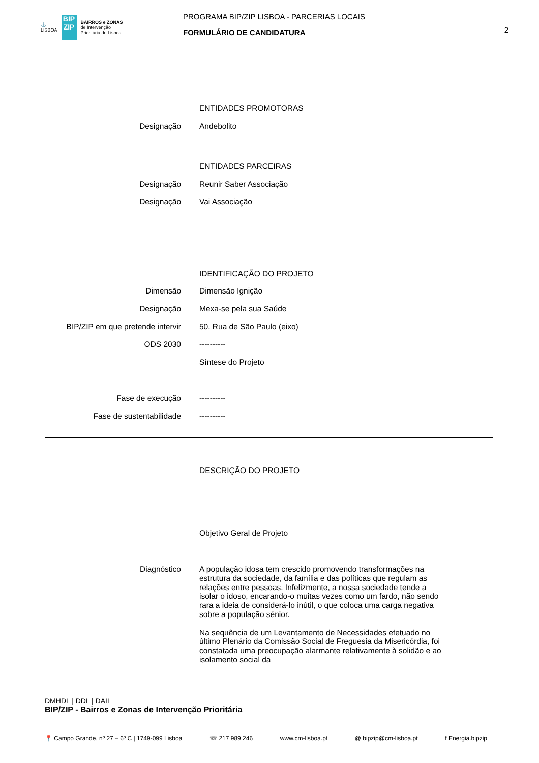⚓
LISBOA
BIP
ZIP
BAIRROS e ZONAS
de Intervenção
Prioritária de Lisboa
PROGRAMA BIP/ZIP LISBOA - PARCERIAS LOCAIS
FORMULÁRIO DE CANDIDATURA
2
ENTIDADES PROMOTORAS
Designação
Andebolito
ENTIDADES PARCEIRAS
Designação
Reunir Saber Associação
Designação
Vai Associação
IDENTIFICAÇÃO DO PROJETO
Dimensão
Dimensão Ignição
Designação
Mexa-se pela sua Saúde
BIP/ZIP em que pretende intervir
50. Rua de São Paulo (eixo)
ODS 2030
----------
Síntese do Projeto
Fase de execução
----------
Fase de sustentabilidade
----------
DESCRIÇÃO DO PROJETO
Objetivo Geral de Projeto
Diagnóstico
A população idosa tem crescido promovendo transformações na estrutura da sociedade, da família e das políticas que regulam as relações entre pessoas. Infelizmente, a nossa sociedade tende a isolar o idoso, encarando-o muitas vezes como um fardo, não sendo rara a ideia de considerá-lo inútil, o que coloca uma carga negativa sobre a população sénior.
Na sequência de um Levantamento de Necessidades efetuado no último Plenário da Comissão Social de Freguesia da Misericórdia, foi constatada uma preocupação alarmante relativamente à solidão e ao isolamento social da
DMHDL | DDL | DAIL
BIP/ZIP - Bairros e Zonas de Intervenção Prioritária
📍 Campo Grande, nº 27 – 6º C | 1749-099 Lisboa ☏ 217 989 246 www.cm-lisboa.pt @ bipzip@cm-lisboa.pt f Energia.bipzip